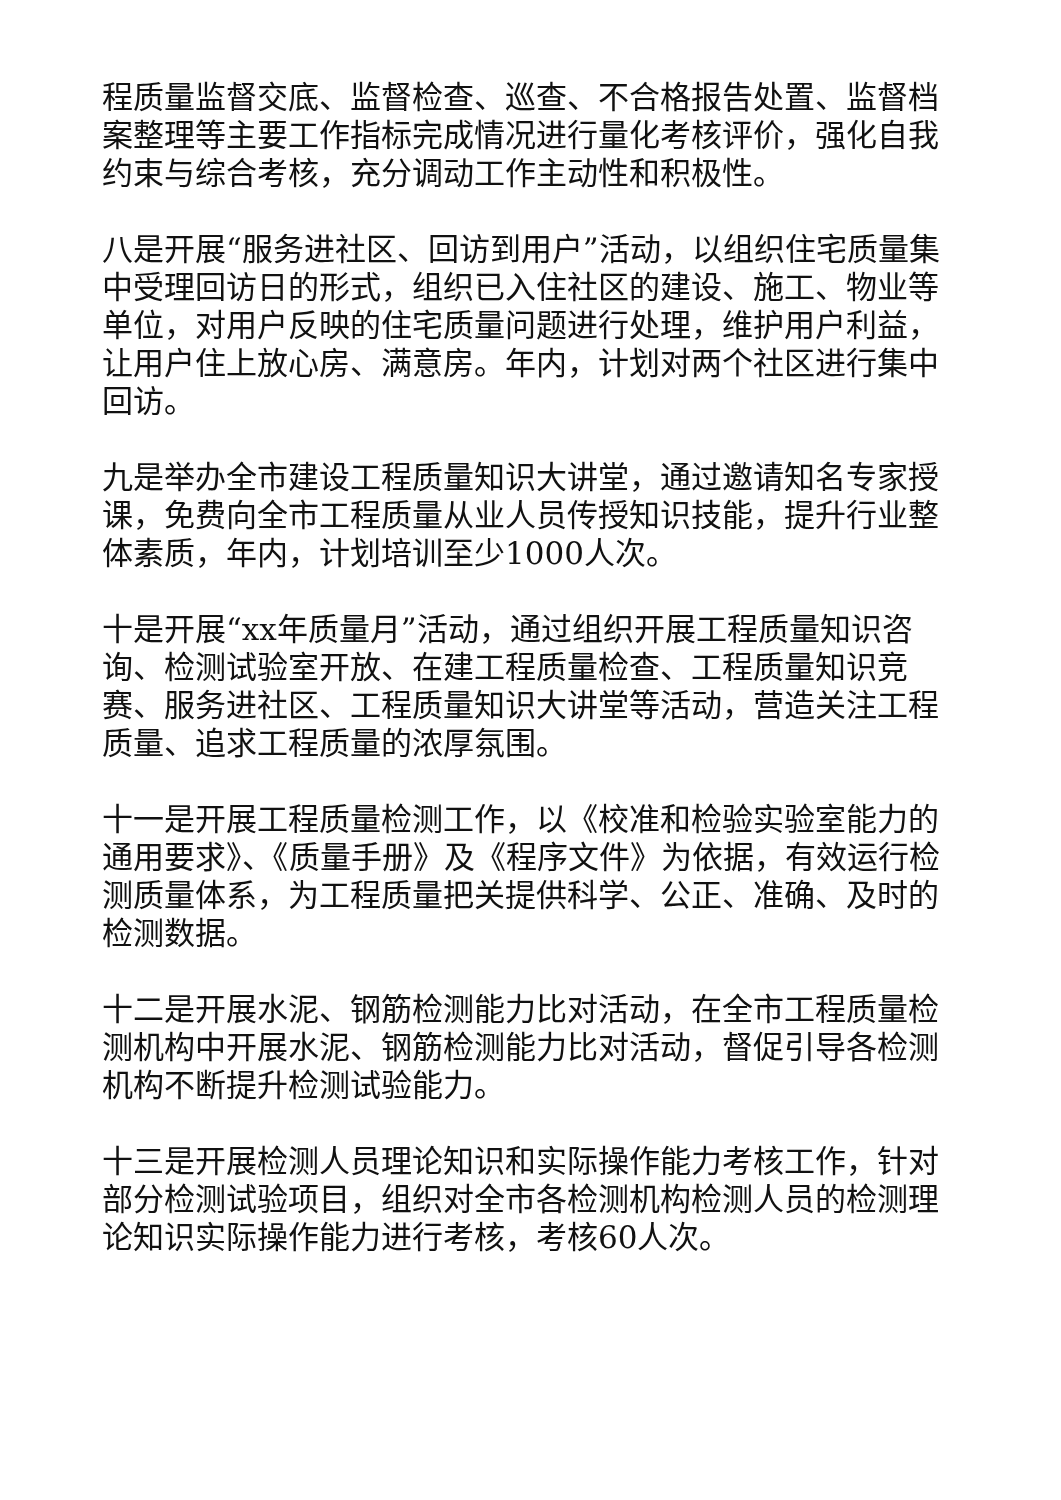程质量监督交底、监督检查、巡查、不合格报告处置、监督档案整理等主要工作指标完成情况进行量化考核评价，强化自我约束与综合考核，充分调动工作主动性和积极性。
八是开展“服务进社区、回访到用户”活动，以组织住宅质量集中受理回访日的形式，组织已入住社区的建设、施工、物业等单位，对用户反映的住宅质量问题进行处理，维护用户利益，让用户住上放心房、满意房。年内，计划对两个社区进行集中回访。
九是举办全市建设工程质量知识大讲堂，通过邀请知名专家授课，免费向全市工程质量从业人员传授知识技能，提升行业整体素质，年内，计划培训至少1000人次。
十是开展“xx年质量月”活动，通过组织开展工程质量知识咨询、检测试验室开放、在建工程质量检查、工程质量知识竞赛、服务进社区、工程质量知识大讲堂等活动，营造关注工程质量、追求工程质量的浓厚氛围。
十一是开展工程质量检测工作，以《校准和检验实验室能力的通用要求》、《质量手册》及《程序文件》为依据，有效运行检测质量体系，为工程质量把关提供科学、公正、准确、及时的检测数据。
十二是开展水泥、钢筋检测能力比对活动，在全市工程质量检测机构中开展水泥、钢筋检测能力比对活动，督促引导各检测机构不断提升检测试验能力。
十三是开展检测人员理论知识和实际操作能力考核工作，针对部分检测试验项目，组织对全市各检测机构检测人员的检测理论知识实际操作能力进行考核，考核60人次。